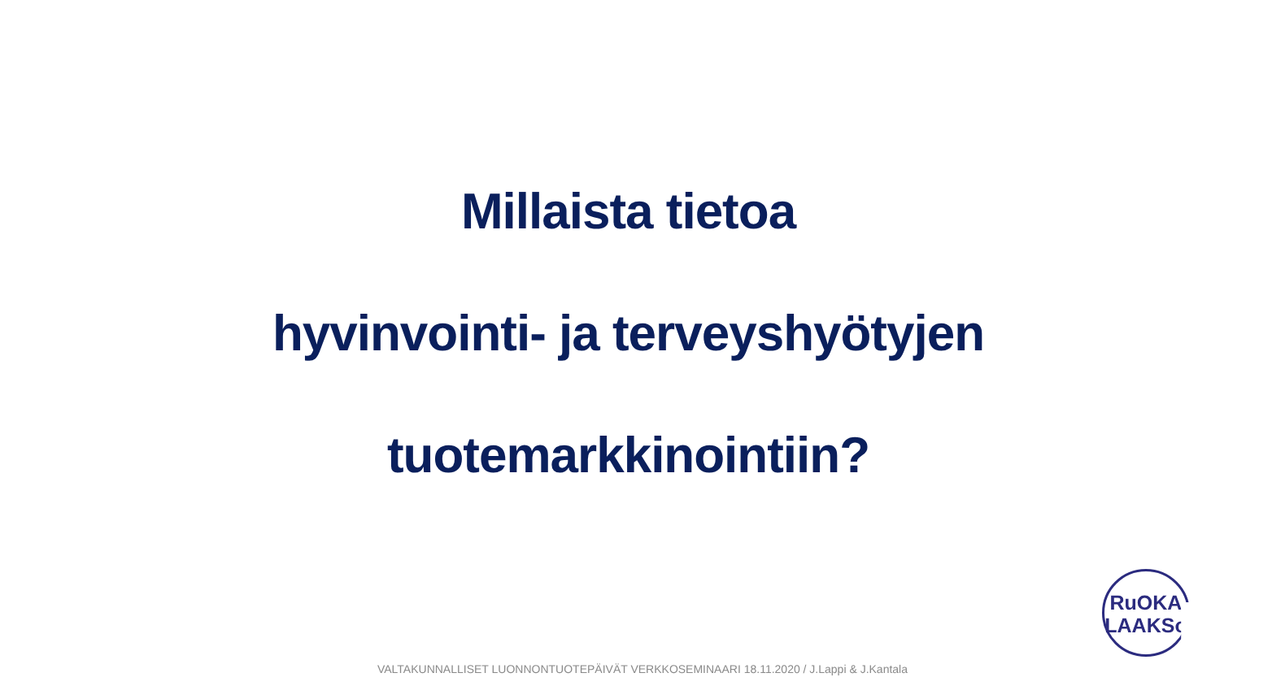Millaista tietoa
hyvinvointi- ja terveyshyötyjen
tuotemarkkinointiin?
RuOKA
LAAKSo
VALTAKUNNALLISET LUONNONTUOTEPÄIVÄT VERKKOSEMINAARI 18.11.2020 / J.Lappi & J.Kantala